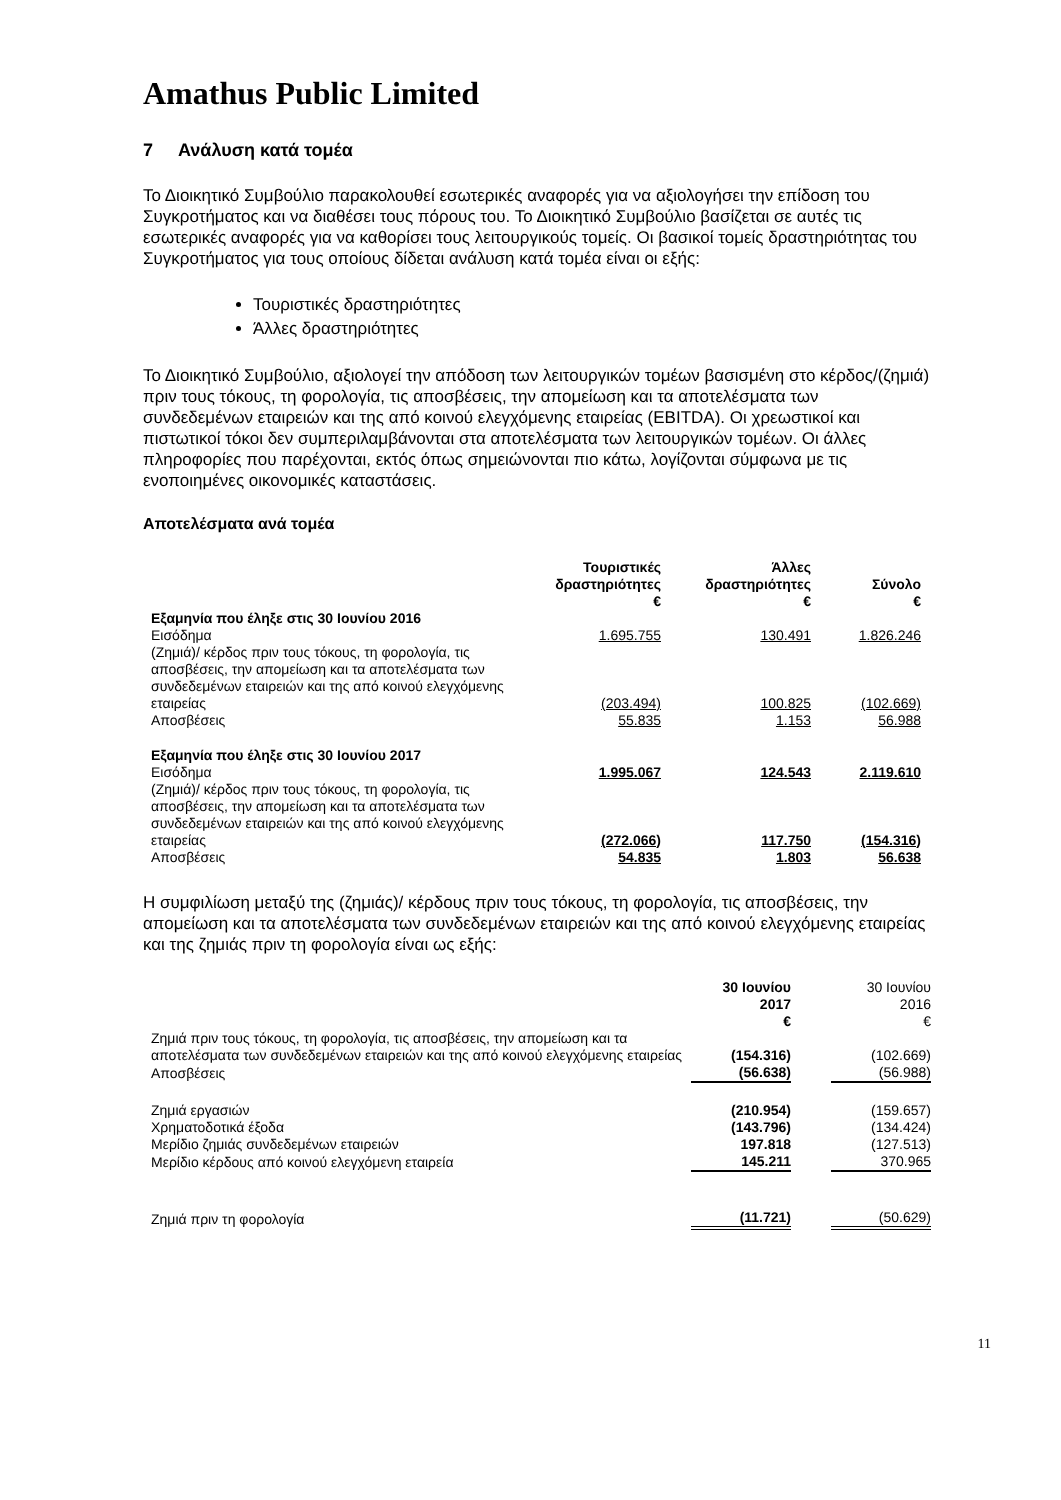Amathus Public Limited
7 Ανάλυση κατά τομέα
Το Διοικητικό Συμβούλιο παρακολουθεί εσωτερικές αναφορές για να αξιολογήσει την επίδοση του Συγκροτήματος και να διαθέσει τους πόρους του. Το Διοικητικό Συμβούλιο βασίζεται σε αυτές τις εσωτερικές αναφορές για να καθορίσει τους λειτουργικούς τομείς. Οι βασικοί τομείς δραστηριότητας του Συγκροτήματος για τους οποίους δίδεται ανάλυση κατά τομέα είναι οι εξής:
Τουριστικές δραστηριότητες
Άλλες δραστηριότητες
Το Διοικητικό Συμβούλιο, αξιολογεί την απόδοση των λειτουργικών τομέων βασισμένη στο κέρδος/(ζημιά) πριν τους τόκους, τη φορολογία, τις αποσβέσεις, την απομείωση και τα αποτελέσματα των συνδεδεμένων εταιρειών και της από κοινού ελεγχόμενης εταιρείας (EBITDA). Οι χρεωστικοί και πιστωτικοί τόκοι δεν συμπεριλαμβάνονται στα αποτελέσματα των λειτουργικών τομέων. Οι άλλες πληροφορίες που παρέχονται, εκτός όπως σημειώνονται πιο κάτω, λογίζονται σύμφωνα με τις ενοποιημένες οικονομικές καταστάσεις.
Αποτελέσματα ανά τομέα
| | Τουριστικές δραστηριότητες € | Άλλες δραστηριότητες € | Σύνολο € |
| --- | --- | --- | --- |
| Εξαμηνία που έληξε στις 30 Ιουνίου 2016 | | | |
| Εισόδημα | 1.695.755 | 130.491 | 1.826.246 |
| (Ζημιά)/ κέρδος πριν τους τόκους, τη φορολογία, τις αποσβέσεις, την απομείωση και τα αποτελέσματα των συνδεδεμένων εταιρειών και της από κοινού ελεγχόμενης εταιρείας | (203.494) | 100.825 | (102.669) |
| Αποσβέσεις | 55.835 | 1.153 | 56.988 |
| Εξαμηνία που έληξε στις 30 Ιουνίου 2017 | | | |
| Εισόδημα | 1.995.067 | 124.543 | 2.119.610 |
| (Ζημιά)/ κέρδος πριν τους τόκους, τη φορολογία, τις αποσβέσεις, την απομείωση και τα αποτελέσματα των συνδεδεμένων εταιρειών και της από κοινού ελεγχόμενης εταιρείας | (272.066) | 117.750 | (154.316) |
| Αποσβέσεις | 54.835 | 1.803 | 56.638 |
Η συμφιλίωση μεταξύ της (ζημιάς)/ κέρδους πριν τους τόκους, τη φορολογία, τις αποσβέσεις, την απομείωση και τα αποτελέσματα των συνδεδεμένων εταιρειών και της από κοινού ελεγχόμενης εταιρείας και της ζημιάς πριν τη φορολογία είναι ως εξής:
| | 30 Ιουνίου 2017 € | | 30 Ιουνίου 2016 € |
| --- | --- | --- | --- |
| Ζημιά πριν τους τόκους, τη φορολογία, τις αποσβέσεις, την απομείωση και τα αποτελέσματα των συνδεδεμένων εταιρειών και της από κοινού ελεγχόμενης εταιρείας | (154.316) | | (102.669) |
| Αποσβέσεις | (56.638) | | (56.988) |
| Ζημιά εργασιών | (210.954) | | (159.657) |
| Χρηματοδοτικά έξοδα | (143.796) | | (134.424) |
| Μερίδιο ζημιάς συνδεδεμένων εταιρειών | 197.818 | | (127.513) |
| Μερίδιο κέρδους από κοινού ελεγχόμενη εταιρεία | 145.211 | | 370.965 |
| Ζημιά πριν τη φορολογία | (11.721) | | (50.629) |
11